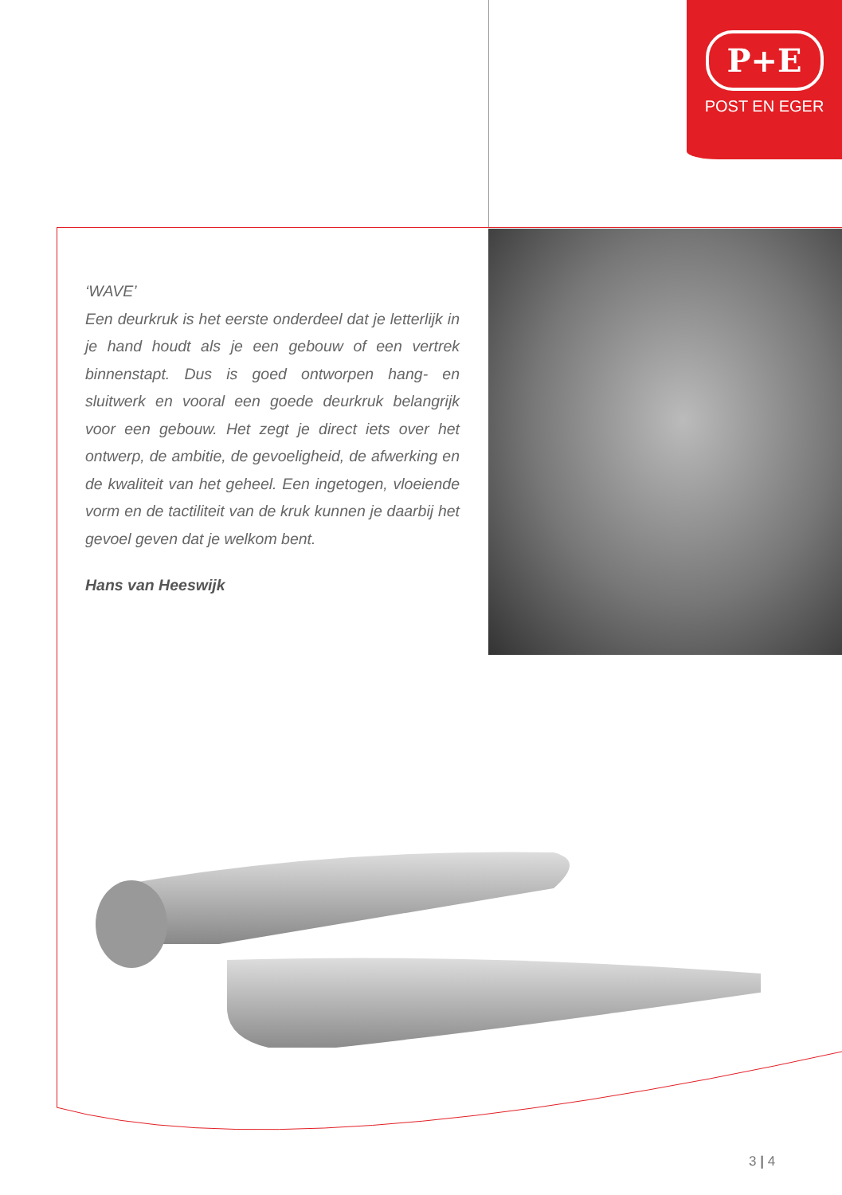P+E
POST EN EGER
‘WAVE’
Een deurkruk is het eerste onderdeel dat je letterlijk in je hand houdt als je een gebouw of een vertrek binnenstapt. Dus is goed ontworpen hang- en sluitwerk en vooral een goede deurkruk belangrijk voor een gebouw. Het zegt je direct iets over het ontwerp, de ambitie, de gevoeligheid, de afwerking en de kwaliteit van het geheel. Een ingetogen, vloeiende vorm en de tactiliteit van de kruk kunnen je daarbij het gevoel geven dat je welkom bent.
Hans van Heeswijk
3 | 4